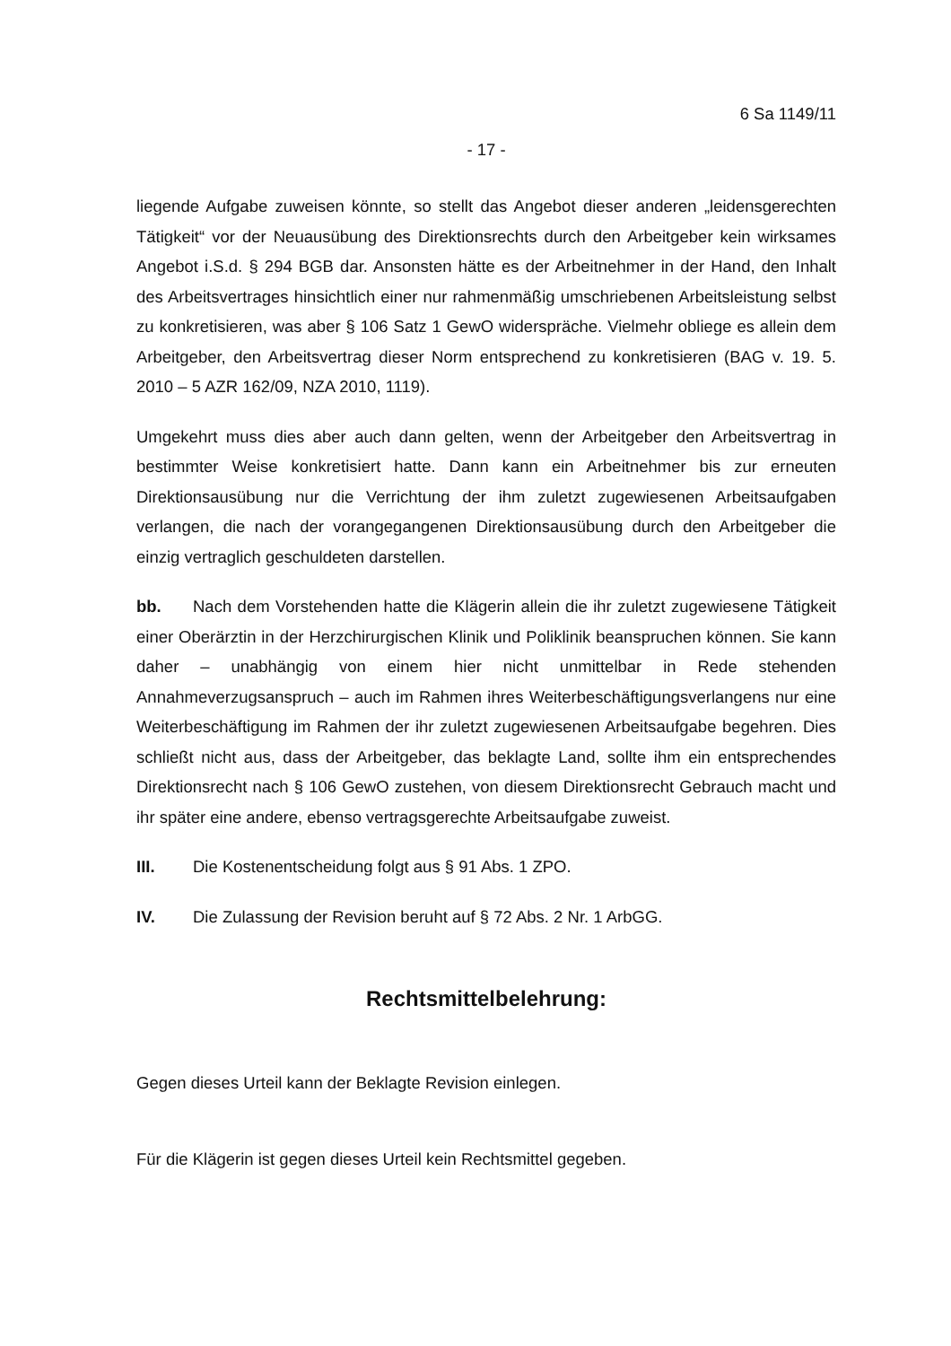6 Sa 1149/11
- 17 -
liegende Aufgabe zuweisen könnte, so stellt das Angebot dieser anderen „leidensgerechten Tätigkeit“ vor der Neuausübung des Direktionsrechts durch den Arbeitgeber kein wirksames Angebot i.S.d. § 294 BGB dar. Ansonsten hätte es der Arbeitnehmer in der Hand, den Inhalt des Arbeitsvertrages hinsichtlich einer nur rahmenmäßig umschriebenen Arbeitsleistung selbst zu konkretisieren, was aber § 106 Satz 1 GewO widerspräche. Vielmehr obliege es allein dem Arbeitgeber, den Arbeitsvertrag dieser Norm entsprechend zu konkretisieren (BAG v. 19. 5. 2010 – 5 AZR 162/09, NZA 2010, 1119).
Umgekehrt muss dies aber auch dann gelten, wenn der Arbeitgeber den Arbeitsvertrag in bestimmter Weise konkretisiert hatte. Dann kann ein Arbeitnehmer bis zur erneuten Direktionsausübung nur die Verrichtung der ihm zuletzt zugewiesenen Arbeitsaufgaben verlangen, die nach der vorangegangenen Direktionsausübung durch den Arbeitgeber die einzig vertraglich geschuldeten darstellen.
bb. Nach dem Vorstehenden hatte die Klägerin allein die ihr zuletzt zugewiesene Tätigkeit einer Oberärztin in der Herzchirurgischen Klinik und Poliklinik beanspruchen können. Sie kann daher – unabhängig von einem hier nicht unmittelbar in Rede stehenden Annahmeverzugsanspruch – auch im Rahmen ihres Weiterbeschäftigungsverlangens nur eine Weiterbeschäftigung im Rahmen der ihr zuletzt zugewiesenen Arbeitsaufgabe begehren. Dies schließt nicht aus, dass der Arbeitgeber, das beklagte Land, sollte ihm ein entsprechendes Direktionsrecht nach § 106 GewO zustehen, von diesem Direktionsrecht Gebrauch macht und ihr später eine andere, ebenso vertragsgerechte Arbeitsaufgabe zuweist.
III. Die Kostenentscheidung folgt aus § 91 Abs. 1 ZPO.
IV. Die Zulassung der Revision beruht auf § 72 Abs. 2 Nr. 1 ArbGG.
Rechtsmittelbelehrung:
Gegen dieses Urteil kann der Beklagte Revision einlegen.
Für die Klägerin ist gegen dieses Urteil kein Rechtsmittel gegeben.